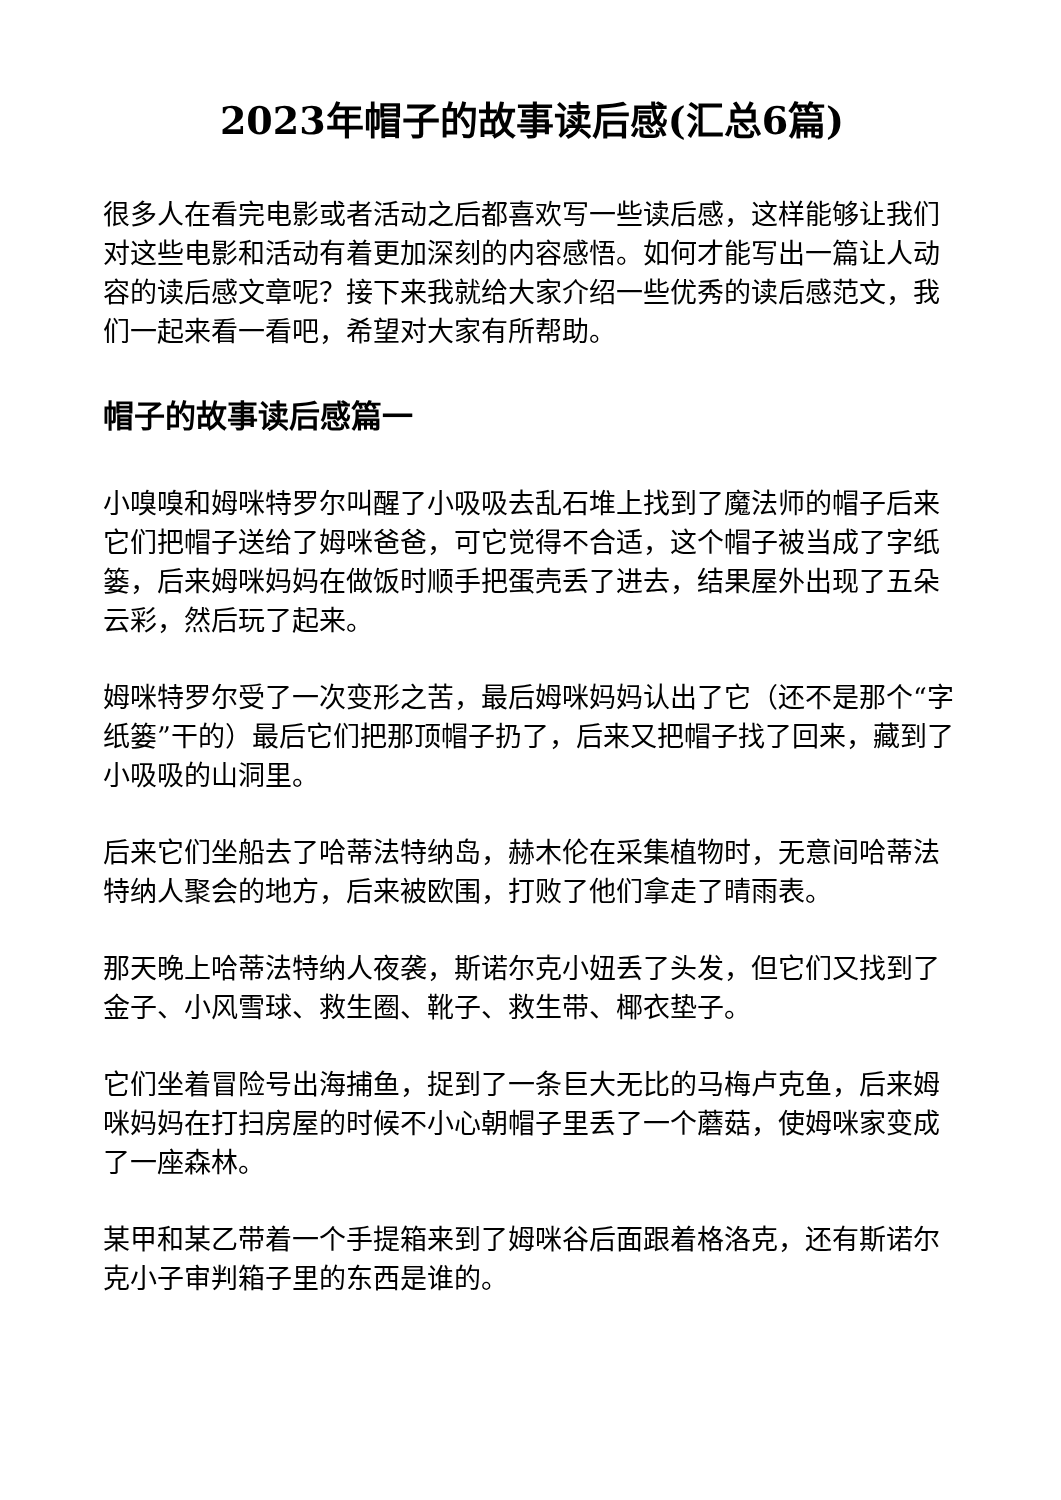2023年帽子的故事读后感(汇总6篇)
很多人在看完电影或者活动之后都喜欢写一些读后感，这样能够让我们对这些电影和活动有着更加深刻的内容感悟。如何才能写出一篇让人动容的读后感文章呢？接下来我就给大家介绍一些优秀的读后感范文，我们一起来看一看吧，希望对大家有所帮助。
帽子的故事读后感篇一
小嗅嗅和姆咪特罗尔叫醒了小吸吸去乱石堆上找到了魔法师的帽子后来它们把帽子送给了姆咪爸爸，可它觉得不合适，这个帽子被当成了字纸篓，后来姆咪妈妈在做饭时顺手把蛋壳丢了进去，结果屋外出现了五朵云彩，然后玩了起来。
姆咪特罗尔受了一次变形之苦，最后姆咪妈妈认出了它（还不是那个“字纸篓”干的）最后它们把那顶帽子扔了，后来又把帽子找了回来，藏到了小吸吸的山洞里。
后来它们坐船去了哈蒂法特纳岛，赫木伦在采集植物时，无意间哈蒂法特纳人聚会的地方，后来被欧围，打败了他们拿走了晴雨表。
那天晚上哈蒂法特纳人夜袭，斯诺尔克小妞丢了头发，但它们又找到了金子、小风雪球、救生圈、靴子、救生带、椰衣垫子。
它们坐着冒险号出海捕鱼，捉到了一条巨大无比的马梅卢克鱼，后来姆咪妈妈在打扫房屋的时候不小心朝帽子里丢了一个蘑菇，使姆咪家变成了一座森林。
某甲和某乙带着一个手提箱来到了姆咪谷后面跟着格洛克，还有斯诺尔克小子审判箱子里的东西是谁的。